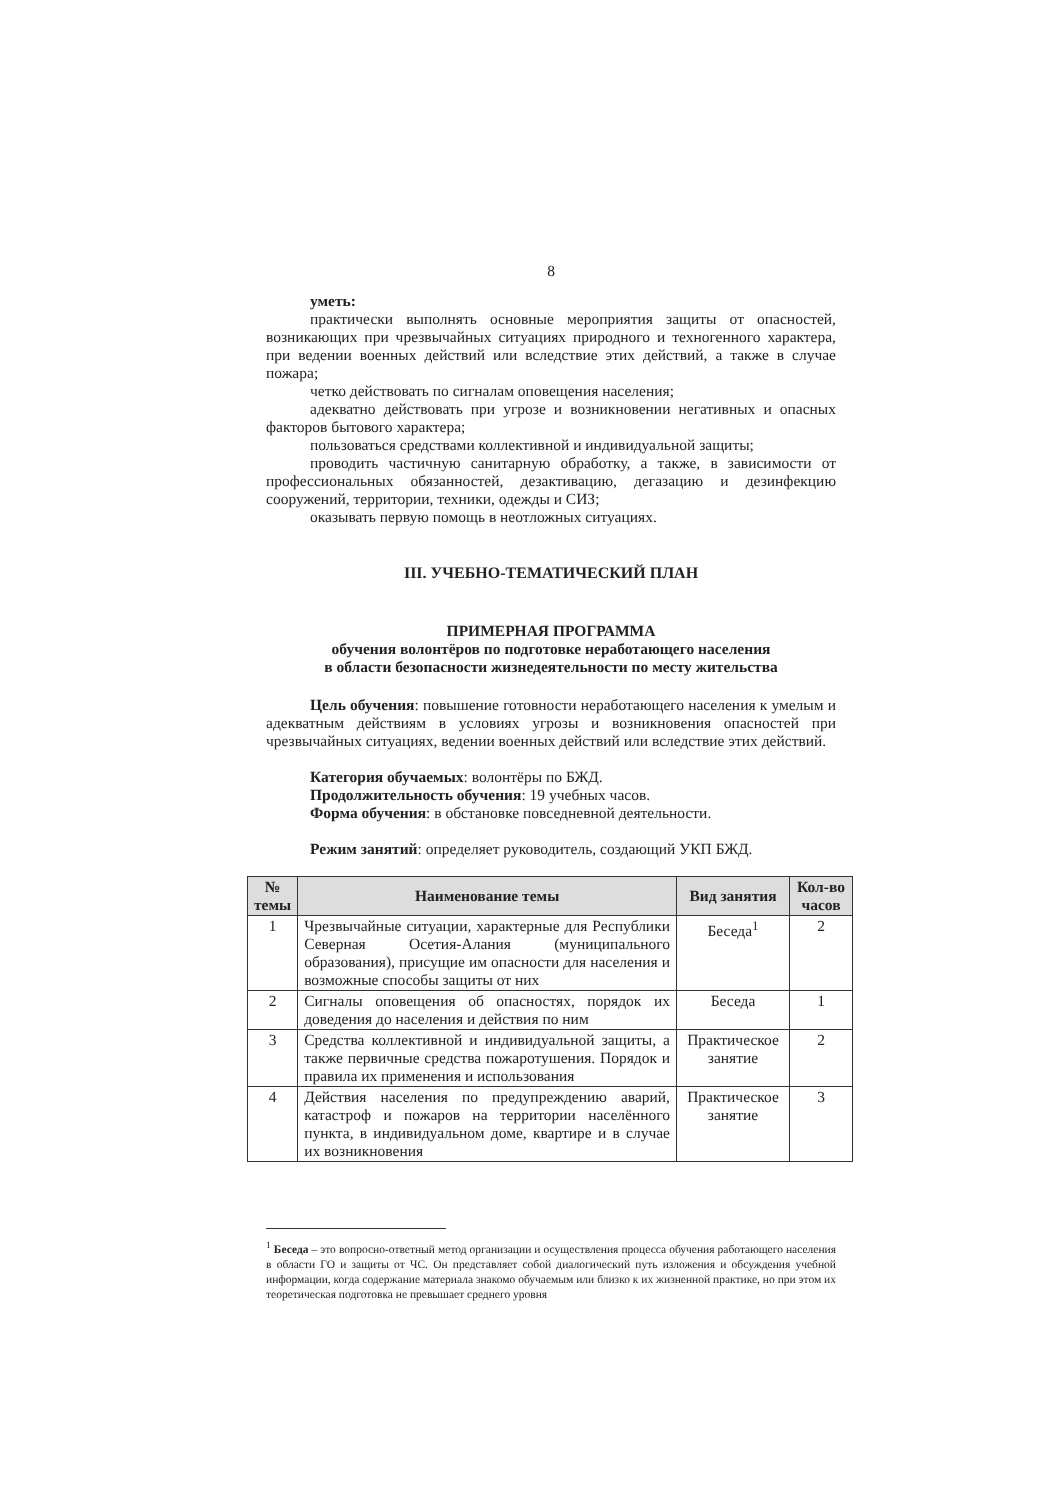8
уметь:
практически выполнять основные мероприятия защиты от опасностей, возникающих при чрезвычайных ситуациях природного и техногенного характера, при ведении военных действий или вследствие этих действий, а также в случае пожара;
четко действовать по сигналам оповещения населения;
адекватно действовать при угрозе и возникновении негативных и опасных факторов бытового характера;
пользоваться средствами коллективной и индивидуальной защиты;
проводить частичную санитарную обработку, а также, в зависимости от профессиональных обязанностей, дезактивацию, дегазацию и дезинфекцию сооружений, территории, техники, одежды и СИЗ;
оказывать первую помощь в неотложных ситуациях.
III. УЧЕБНО-ТЕМАТИЧЕСКИЙ ПЛАН
ПРИМЕРНАЯ ПРОГРАММА
обучения волонтёров по подготовке неработающего населения
в области безопасности жизнедеятельности по месту жительства
Цель обучения: повышение готовности неработающего населения к умелым и адекватным действиям в условиях угрозы и возникновения опасностей при чрезвычайных ситуациях, ведении военных действий или вследствие этих действий.
Категория обучаемых: волонтёры по БЖД.
Продолжительность обучения: 19 учебных часов.
Форма обучения: в обстановке повседневной деятельности.
Режим занятий: определяет руководитель, создающий УКП БЖД.
| № темы | Наименование темы | Вид занятия | Кол-во часов |
| --- | --- | --- | --- |
| 1 | Чрезвычайные ситуации, характерные для Республики Северная Осетия-Алания (муниципального образования), присущие им опасности для населения и возможные способы защиты от них | Беседа<sup>1</sup> | 2 |
| 2 | Сигналы оповещения об опасностях, порядок их доведения до населения и действия по ним | Беседа | 1 |
| 3 | Средства коллективной и индивидуальной защиты, а также первичные средства пожаротушения. Порядок и правила их применения и использования | Практическое занятие | 2 |
| 4 | Действия населения по предупреждению аварий, катастроф и пожаров на территории населённого пункта, в индивидуальном доме, квартире и в случае их возникновения | Практическое занятие | 3 |
<sup>1</sup> Беседа – это вопросно-ответный метод организации и осуществления процесса обучения работающего населения в области ГО и защиты от ЧС. Он представляет собой диалогический путь изложения и обсуждения учебной информации, когда содержание материала знакомо обучаемым или близко к их жизненной практике, но при этом их теоретическая подготовка не превышает среднего уровня